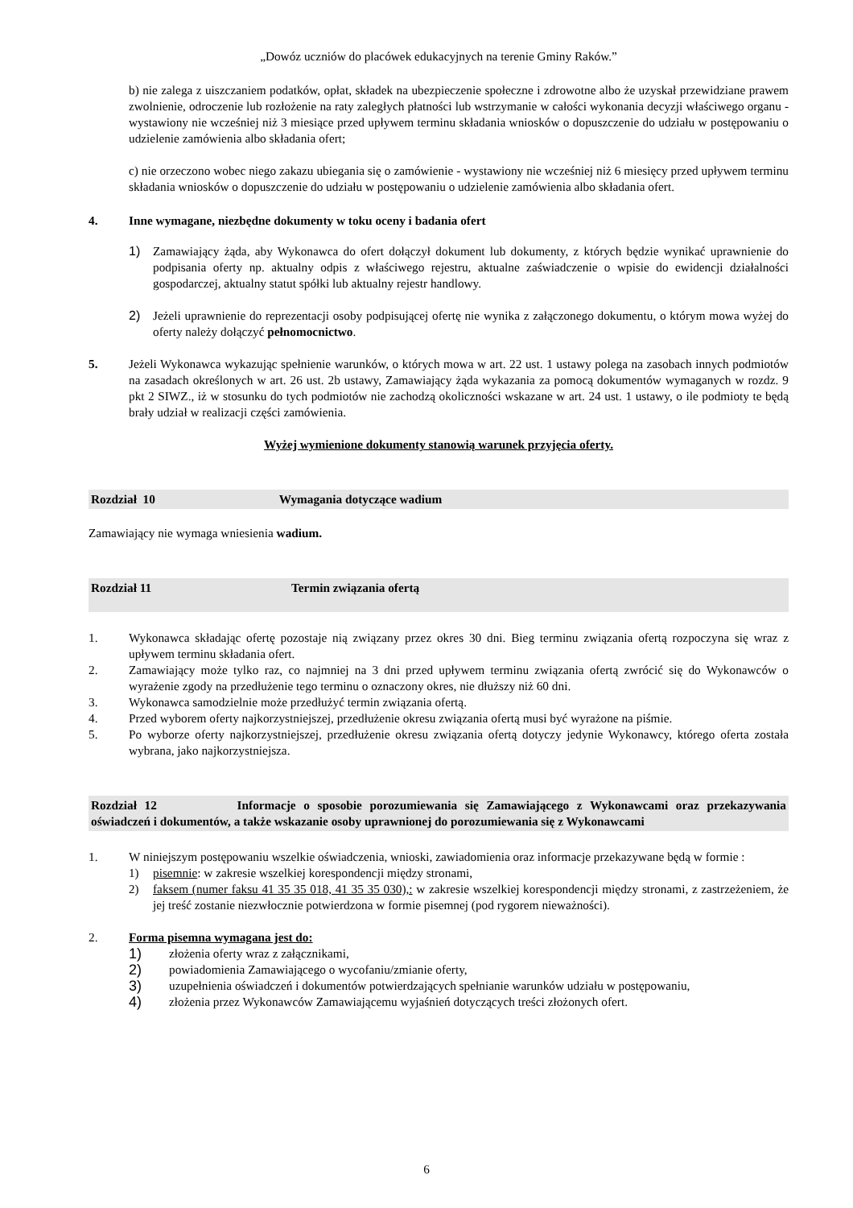„Dowóz uczniów do placówek edukacyjnych na terenie Gminy Raków.”
b) nie zalega z uiszczaniem podatków, opłat, składek na ubezpieczenie społeczne i zdrowotne albo że uzyskał przewidziane prawem zwolnienie, odroczenie lub rozłożenie na raty zaległych płatności lub wstrzymanie w całości wykonania decyzji właściwego organu - wystawiony nie wcześniej niż 3 miesiące przed upływem terminu składania wniosków o dopuszczenie do udziału w postępowaniu o udzielenie zamówienia albo składania ofert;
c) nie orzeczono wobec niego zakazu ubiegania się o zamówienie - wystawiony nie wcześniej niż 6 miesięcy przed upływem terminu składania wniosków o dopuszczenie do udziału w postępowaniu o udzielenie zamówienia albo składania ofert.
4. Inne wymagane, niezbędne dokumenty w toku oceny i badania ofert
1) Zamawiający żąda, aby Wykonawca do ofert dołączył dokument lub dokumenty, z których będzie wynikać uprawnienie do podpisania oferty np. aktualny odpis z właściwego rejestru, aktualne zaświadczenie o wpisie do ewidencji działalności gospodarczej, aktualny statut spółki lub aktualny rejestr handlowy.
2) Jeżeli uprawnienie do reprezentacji osoby podpisującej ofertę nie wynika z załączonego dokumentu, o którym mowa wyżej do oferty należy dołączyć pełnomocnictwo.
5. Jeżeli Wykonawca wykazując spełnienie warunków, o których mowa w art. 22 ust. 1 ustawy polega na zasobach innych podmiotów na zasadach określonych w art. 26 ust. 2b ustawy, Zamawiający żąda wykazania za pomocą dokumentów wymaganych w rozdz. 9 pkt 2 SIWZ., iż w stosunku do tych podmiotów nie zachodzą okoliczności wskazane w art. 24 ust. 1 ustawy, o ile podmioty te będą brały udział w realizacji części zamówienia.
Wyżej wymienione dokumenty stanowią warunek przyjęcia oferty.
Rozdział 10 Wymagania dotyczące wadium
Zamawiający nie wymaga wniesienia wadium.
Rozdział 11 Termin związania ofertą
1. Wykonawca składając ofertę pozostaje nią związany przez okres 30 dni. Bieg terminu związania ofertą rozpoczyna się wraz z upływem terminu składania ofert.
2. Zamawiający może tylko raz, co najmniej na 3 dni przed upływem terminu związania ofertą zwrócić się do Wykonawców o wyrażenie zgody na przedłużenie tego terminu o oznaczony okres, nie dłuższy niż 60 dni.
3. Wykonawca samodzielnie może przedłużyć termin związania ofertą.
4. Przed wyborem oferty najkorzystniejszej, przedłużenie okresu związania ofertą musi być wyrażone na piśmie.
5. Po wyborze oferty najkorzystniejszej, przedłużenie okresu związania ofertą dotyczy jedynie Wykonawcy, którego oferta została wybrana, jako najkorzystniejsza.
Rozdział 12 Informacje o sposobie porozumiewania się Zamawiającego z Wykonawcami oraz przekazywania oświadczeń i dokumentów, a także wskazanie osoby uprawnionej do porozumiewania się z Wykonawcami
1. W niniejszym postępowaniu wszelkie oświadczenia, wnioski, zawiadomienia oraz informacje przekazywane będą w formie :
1) pisemnie: w zakresie wszelkiej korespondencji między stronami,
2) faksem (numer faksu 41 35 35 018, 41 35 35 030),: w zakresie wszelkiej korespondencji między stronami, z zastrzeżeniem, że jej treść zostanie niezwłocznie potwierdzona w formie pisemnej (pod rygorem nieważności).
2. Forma pisemna wymagana jest do:
1) złożenia oferty wraz z załącznikami,
2) powiadomienia Zamawiającego o wycofaniu/zmianie oferty,
3) uzupełnienia oświadczeń i dokumentów potwierdzających spełnianie warunków udziału w postępowaniu,
4) złożenia przez Wykonawców Zamawiającemu wyjaśnień dotyczących treści złożonych ofert.
6